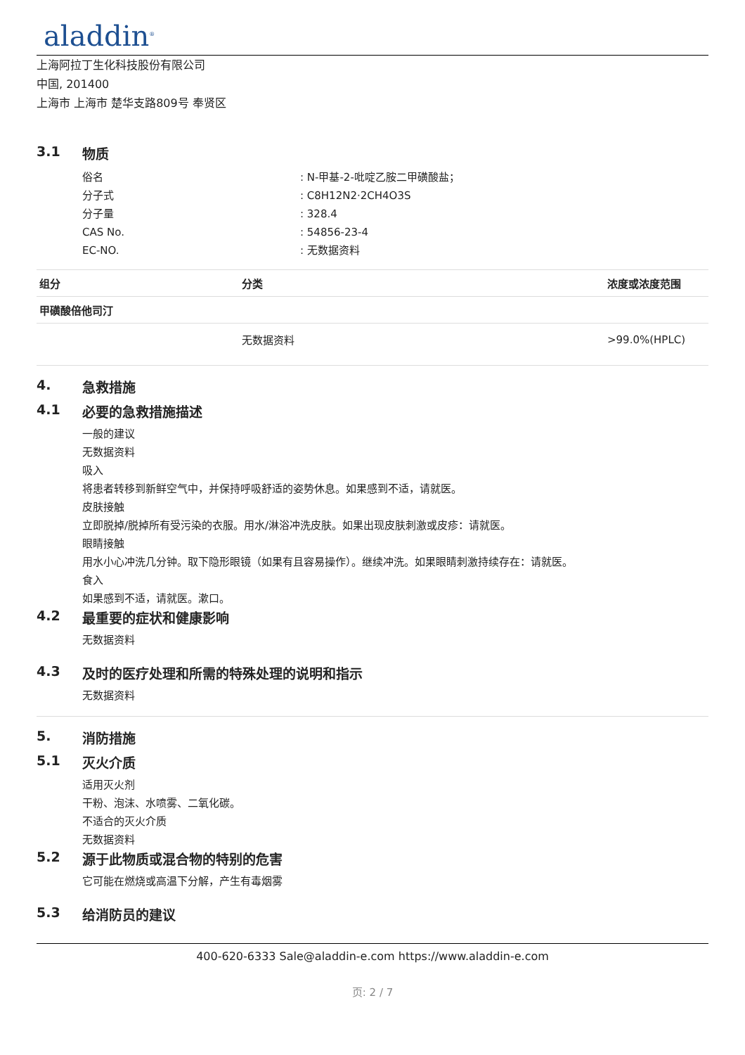aladdin<sup>®</sup>
上海阿拉丁生化科技股份有限公司
中国, 201400
上海市 上海市 楚华支路809号 奉贤区
3.1 物质
俗名 : N-甲基-2-吡啶乙胺二甲磺酸盐；
分子式 : C8H12N2·2CH4O3S
分子量 : 328.4
CAS No. : 54856-23-4
EC-NO. : 无数据资料
| 组分 | 分类 | 浓度或浓度范围 |
| --- | --- | --- |
| 甲磺酸倍他司汀 | | |
| | 无数据资料 | >99.0%(HPLC) |
4. 急救措施
4.1 必要的急救措施描述
一般的建议
无数据资料
吸入
将患者转移到新鲜空气中，并保持呼吸舒适的姿势休息。如果感到不适，请就医。
皮肤接触
立即脱掉/脱掉所有受污染的衣服。用水/淋浴冲洗皮肤。如果出现皮肤刺激或皮疹：请就医。
眼睛接触
用水小心冲洗几分钟。取下隐形眼镜（如果有且容易操作）。继续冲洗。如果眼睛刺激持续存在：请就医。
食入
如果感到不适，请就医。漱口。
4.2 最重要的症状和健康影响
无数据资料
4.3 及时的医疗处理和所需的特殊处理的说明和指示
无数据资料
5. 消防措施
5.1 灭火介质
适用灭火剂
干粉、泡沫、水喷雾、二氧化碳。
不适合的灭火介质
无数据资料
5.2 源于此物质或混合物的特别的危害
它可能在燃烧或高温下分解，产生有毒烟雾
5.3 给消防员的建议
400-620-6333 Sale@aladdin-e.com https://www.aladdin-e.com
页: 2 / 7